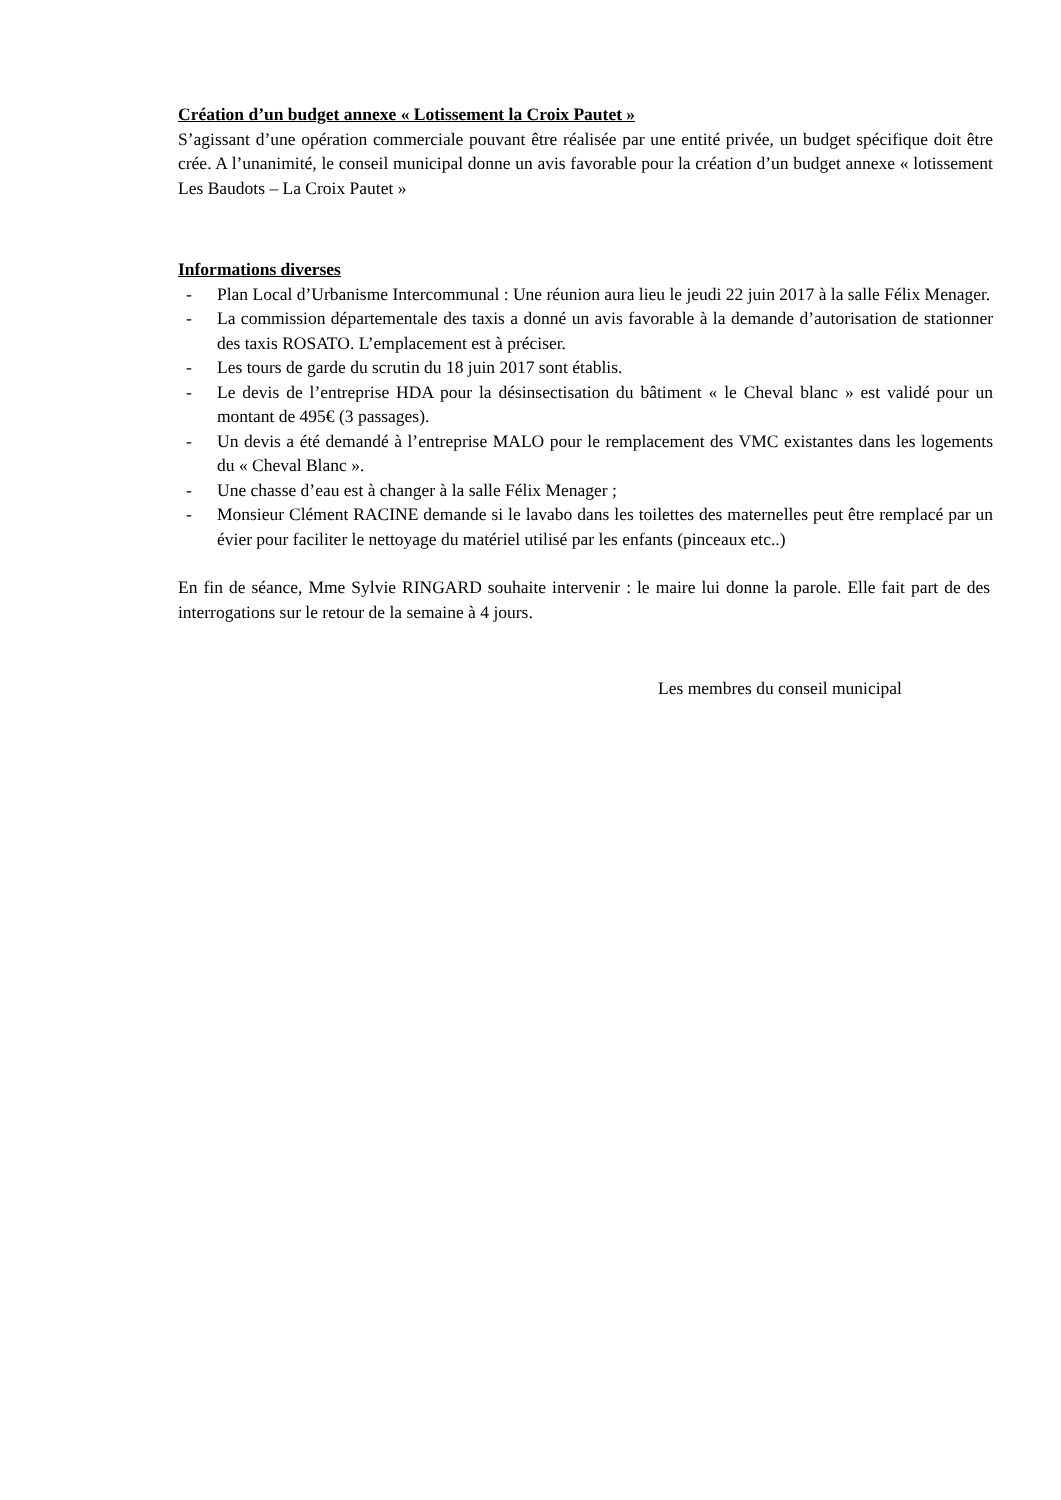Création d’un budget annexe « Lotissement la Croix Pautet »
S’agissant d’une opération commerciale pouvant être réalisée par une entité privée, un budget spécifique doit être crée. A l’unanimité, le conseil municipal donne un avis favorable pour la création d’un budget annexe « lotissement Les Baudots – La Croix Pautet »
Informations diverses
- Plan Local d’Urbanisme Intercommunal : Une réunion aura lieu le jeudi 22 juin 2017 à la salle Félix Menager.
- La commission départementale des taxis a donné un avis favorable à la demande d’autorisation de stationner des taxis ROSATO. L’emplacement est à préciser.
- Les tours de garde du scrutin du 18 juin 2017 sont établis.
- Le devis de l’entreprise HDA pour la désinsectisation du bâtiment « le Cheval blanc » est validé pour un montant de 495€ (3 passages).
- Un devis a été demandé à l’entreprise MALO pour le remplacement des VMC existantes dans les logements du « Cheval Blanc ».
- Une chasse d’eau est à changer à la salle Félix Menager ;
- Monsieur Clément RACINE demande si le lavabo dans les toilettes des maternelles peut être remplacé par un évier pour faciliter le nettoyage du matériel utilisé par les enfants (pinceaux etc..)
En fin de séance, Mme Sylvie RINGARD souhaite intervenir : le maire lui donne la parole. Elle fait part de des interrogations sur le retour de la semaine à 4 jours.
Les membres du conseil municipal